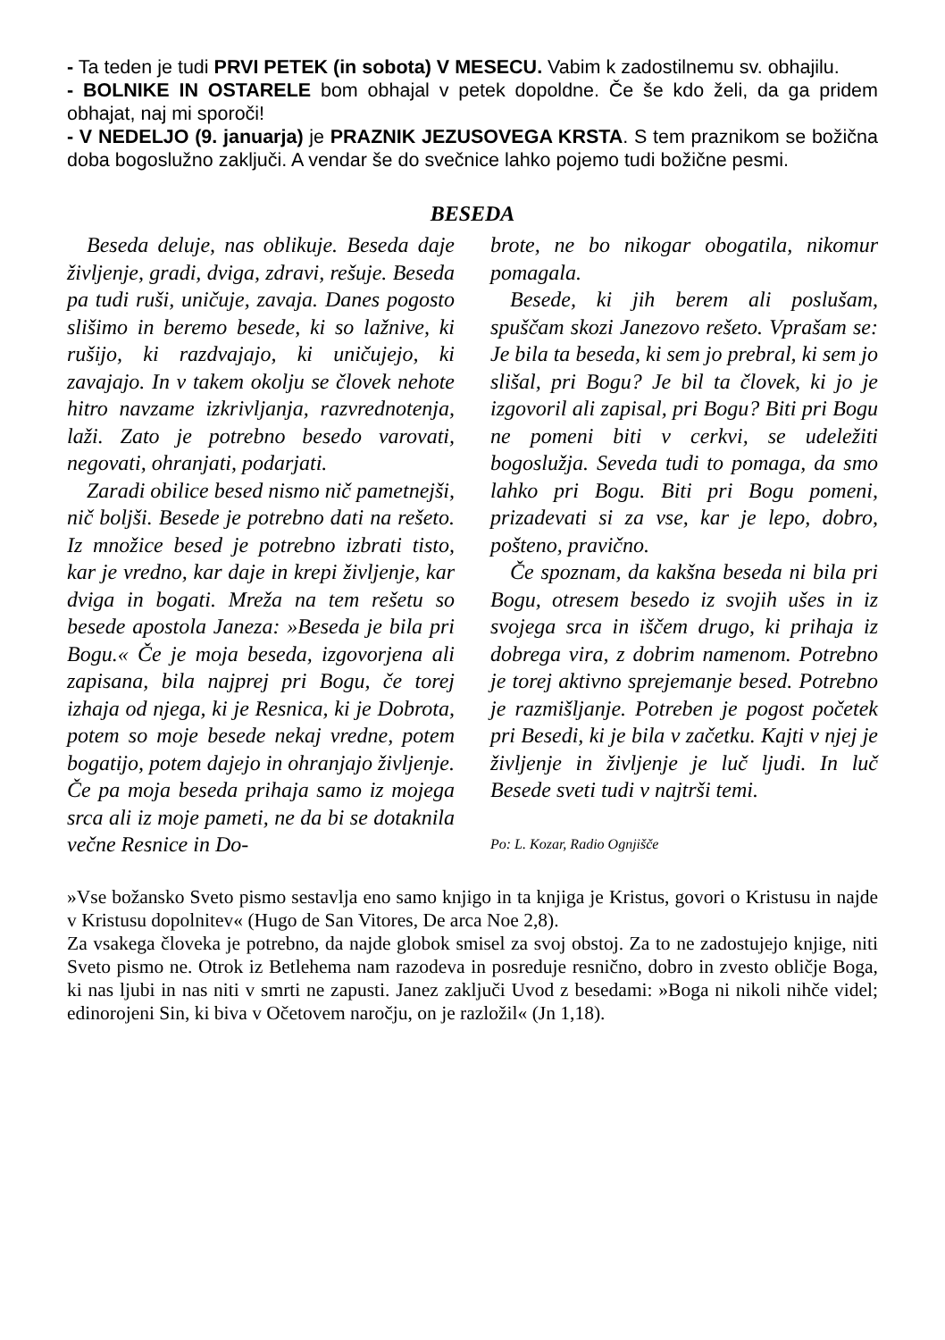- Ta teden je tudi PRVI PETEK (in sobota) V MESECU. Vabim k zadostilnemu sv. obhajilu.
- BOLNIKE IN OSTARELE bom obhajal v petek dopoldne. Če še kdo želi, da ga pridem obhajat, naj mi sporoči!
- V NEDELJO (9. januarja) je PRAZNIK JEZUSOVEGA KRSTA. S tem praznikom se božična doba bogoslužno zaključi. A vendar še do svečnice lahko pojemo tudi božične pesmi.
BESEDA
Beseda deluje, nas oblikuje. Beseda daje življenje, gradi, dviga, zdravi, rešuje. Beseda pa tudi ruši, uničuje, zavaja. Danes pogosto slišimo in beremo besede, ki so lažnive, ki rušijo, ki razdvajajo, ki uničujejo, ki zavajajo. In v takem okolju se človek nehote hitro navzame izkrivljanja, razvrednotenja, laži. Zato je potrebno besedo varovati, negovati, ohranjati, podarjati.
Zaradi obilice besed nismo nič pametnejši, nič boljši. Besede je potrebno dati na rešeto. Iz množice besed je potrebno izbrati tisto, kar je vredno, kar daje in krepi življenje, kar dviga in bogati. Mreža na tem rešetu so besede apostola Janeza: »Beseda je bila pri Bogu.« Če je moja beseda, izgovorjena ali zapisana, bila najprej pri Bogu, če torej izhaja od njega, ki je Resnica, ki je Dobrota, potem so moje besede nekaj vredne, potem bogatijo, potem dajejo in ohranjajo življenje. Če pa moja beseda prihaja samo iz mojega srca ali iz moje pameti, ne da bi se dotaknila večne Resnice in Do-
brote, ne bo nikogar obogatila, nikomur pomagala.
Besede, ki jih berem ali poslušam, spuščam skozi Janezovo rešeto. Vprašam se: Je bila ta beseda, ki sem jo prebral, ki sem jo slišal, pri Bogu? Je bil ta človek, ki jo je izgovoril ali zapisal, pri Bogu? Biti pri Bogu ne pomeni biti v cerkvi, se udeležiti bogoslužja. Seveda tudi to pomaga, da smo lahko pri Bogu. Biti pri Bogu pomeni, prizadevati si za vse, kar je lepo, dobro, pošteno, pravično.
Če spoznam, da kakšna beseda ni bila pri Bogu, otresem besedo iz svojih ušes in iz svojega srca in iščem drugo, ki prihaja iz dobrega vira, z dobrim namenom. Potrebno je torej aktivno sprejemanje besed. Potrebno je razmišljanje. Potreben je pogost početek pri Besedi, ki je bila v začetku. Kajti v njej je življenje in življenje je luč ljudi. In luč Besede sveti tudi v najtrši temi.
Po: L. Kozar, Radio Ognjišče
»Vse božansko Sveto pismo sestavlja eno samo knjigo in ta knjiga je Kristus, govori o Kristusu in najde v Kristusu dopolnitev« (Hugo de San Vitores, De arca Noe 2,8).
Za vsakega človeka je potrebno, da najde globok smisel za svoj obstoj. Za to ne zadostujejo knjige, niti Sveto pismo ne. Otrok iz Betlehema nam razodeva in posreduje resnično, dobro in zvesto obličje Boga, ki nas ljubi in nas niti v smrti ne zapusti. Janez zaključi Uvod z besedami: »Boga ni nikoli nihče videl; edinorojeni Sin, ki biva v Očetovem naročju, on je razložil« (Jn 1,18).